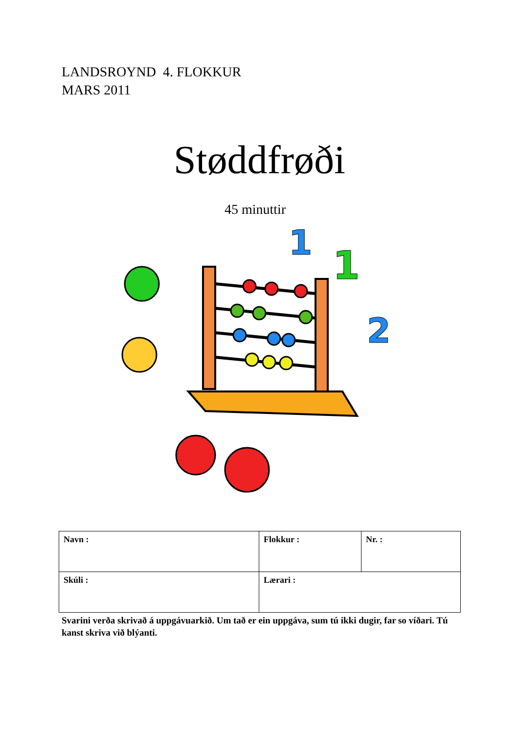LANDSROYND 4. FLOKKUR
MARS 2011
Støddfrøði
45 minuttir
1
1
2
| Navn : | Flokkur : | Nr. : |
| Skúli : | Lærari : | |
Svarini verða skrivað á uppgávuarkið. Um tað er ein uppgáva, sum tú ikki dugir, far so víðari. Tú kanst skriva við blýanti.